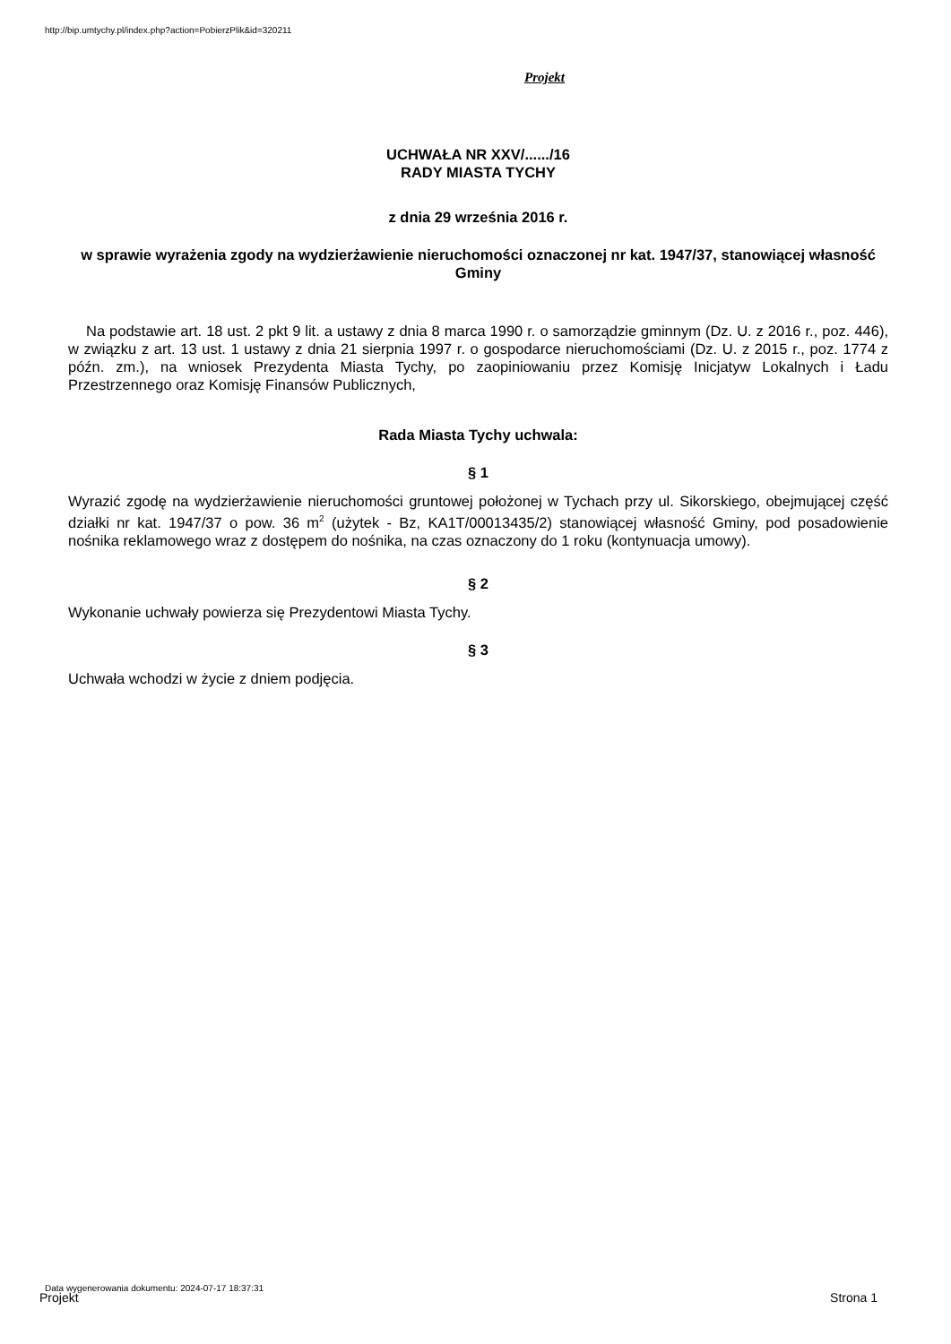http://bip.umtychy.pl/index.php?action=PobierzPlik&id=320211
Projekt
UCHWAŁA NR XXV/....../16
RADY MIASTA TYCHY
z dnia 29 września 2016 r.
w sprawie wyrażenia zgody na wydzierżawienie nieruchomości oznaczonej nr kat. 1947/37, stanowiącej własność Gminy
Na podstawie art. 18 ust. 2 pkt 9 lit. a ustawy z dnia 8 marca 1990 r. o samorządzie gminnym (Dz. U. z 2016 r., poz. 446), w związku z art. 13 ust. 1 ustawy z dnia 21 sierpnia 1997 r. o gospodarce nieruchomościami (Dz. U. z 2015 r., poz. 1774 z późn. zm.), na wniosek Prezydenta Miasta Tychy, po zaopiniowaniu przez Komisję Inicjatyw Lokalnych i Ładu Przestrzennego oraz Komisję Finansów Publicznych,
Rada Miasta Tychy uchwala:
§ 1
Wyrazić zgodę na wydzierżawienie nieruchomości gruntowej położonej w Tychach przy ul. Sikorskiego, obejmującej część działki nr kat. 1947/37 o pow. 36 m<sup>2</sup> (użytek - Bz, KA1T/00013435/2) stanowiącej własność Gminy, pod posadowienie nośnika reklamowego wraz z dostępem do nośnika, na czas oznaczony do 1 roku (kontynuacja umowy).
§ 2
Wykonanie uchwały powierza się Prezydentowi Miasta Tychy.
§ 3
Uchwała wchodzi w życie z dniem podjęcia.
Data wygenerowania dokumentu: 2024-07-17 18:37:31
Projekt Strona 1